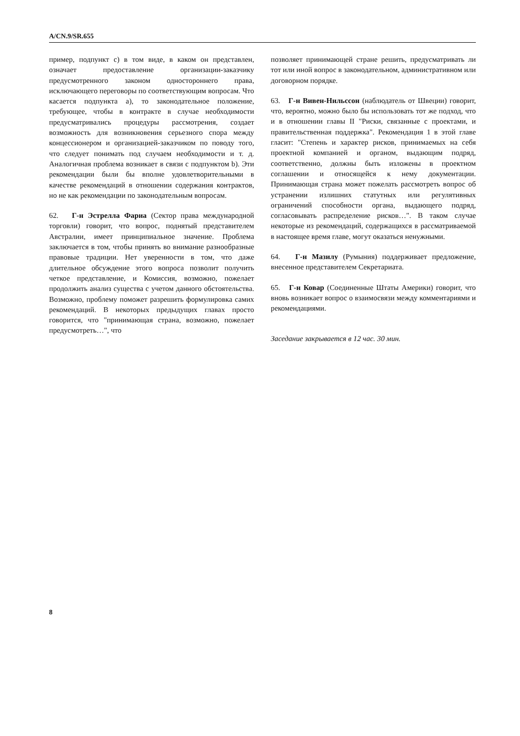A/CN.9/SR.655
пример, подпункт c) в том виде, в каком он представлен, означает предоставление организации-заказчику предусмотренного законом одностороннего права, исключающего переговоры по соответствующим вопросам. Что касается подпункта a), то законодательное положение, требующее, чтобы в контракте в случае необходимости предусматривались процедуры рассмотрения, создает возможность для возникновения серьезного спора между концессионером и организацией-заказчиком по поводу того, что следует понимать под случаем необходимости и т. д. Аналогичная проблема возникает в связи с подпунктом b). Эти рекомендации были бы вполне удовлетворительными в качестве рекомендаций в отношении содержания контрактов, но не как рекомендации по законодательным вопросам.
62. Г-н Эстрелла Фариа (Сектор права международной торговли) говорит, что вопрос, поднятый представителем Австралии, имеет принципиальное значение. Проблема заключается в том, чтобы принять во внимание разнообразные правовые традиции. Нет уверенности в том, что даже длительное обсуждение этого вопроса позволит получить четкое представление, и Комиссия, возможно, пожелает продолжить анализ существа с учетом данного обстоятельства. Возможно, проблему поможет разрешить формулировка самих рекомендаций. В некоторых предыдущих главах просто говорится, что "принимающая страна, возможно, пожелает предусмотреть…", что
позволяет принимающей стране решить, предусматривать ли тот или иной вопрос в законодательном, административном или договорном порядке.
63. Г-н Вивен-Нильссон (наблюдатель от Швеции) говорит, что, вероятно, можно было бы использовать тот же подход, что и в отношении главы II "Риски, связанные с проектами, и правительственная поддержка". Рекомендация 1 в этой главе гласит: "Степень и характер рисков, принимаемых на себя проектной компанией и органом, выдающим подряд, соответственно, должны быть изложены в проектном соглашении и относящейся к нему документации. Принимающая страна может пожелать рассмотреть вопрос об устранении излишних статутных или регулятивных ограничений способности органа, выдающего подряд, согласовывать распределение рисков…". В таком случае некоторые из рекомендаций, содержащихся в рассматриваемой в настоящее время главе, могут оказаться ненужными.
64. Г-н Мазилу (Румыния) поддерживает предложение, внесенное представителем Секретариата.
65. Г-н Ковар (Соединенные Штаты Америки) говорит, что вновь возникает вопрос о взаимосвязи между комментариями и рекомендациями.
Заседание закрывается в 12 час. 30 мин.
8